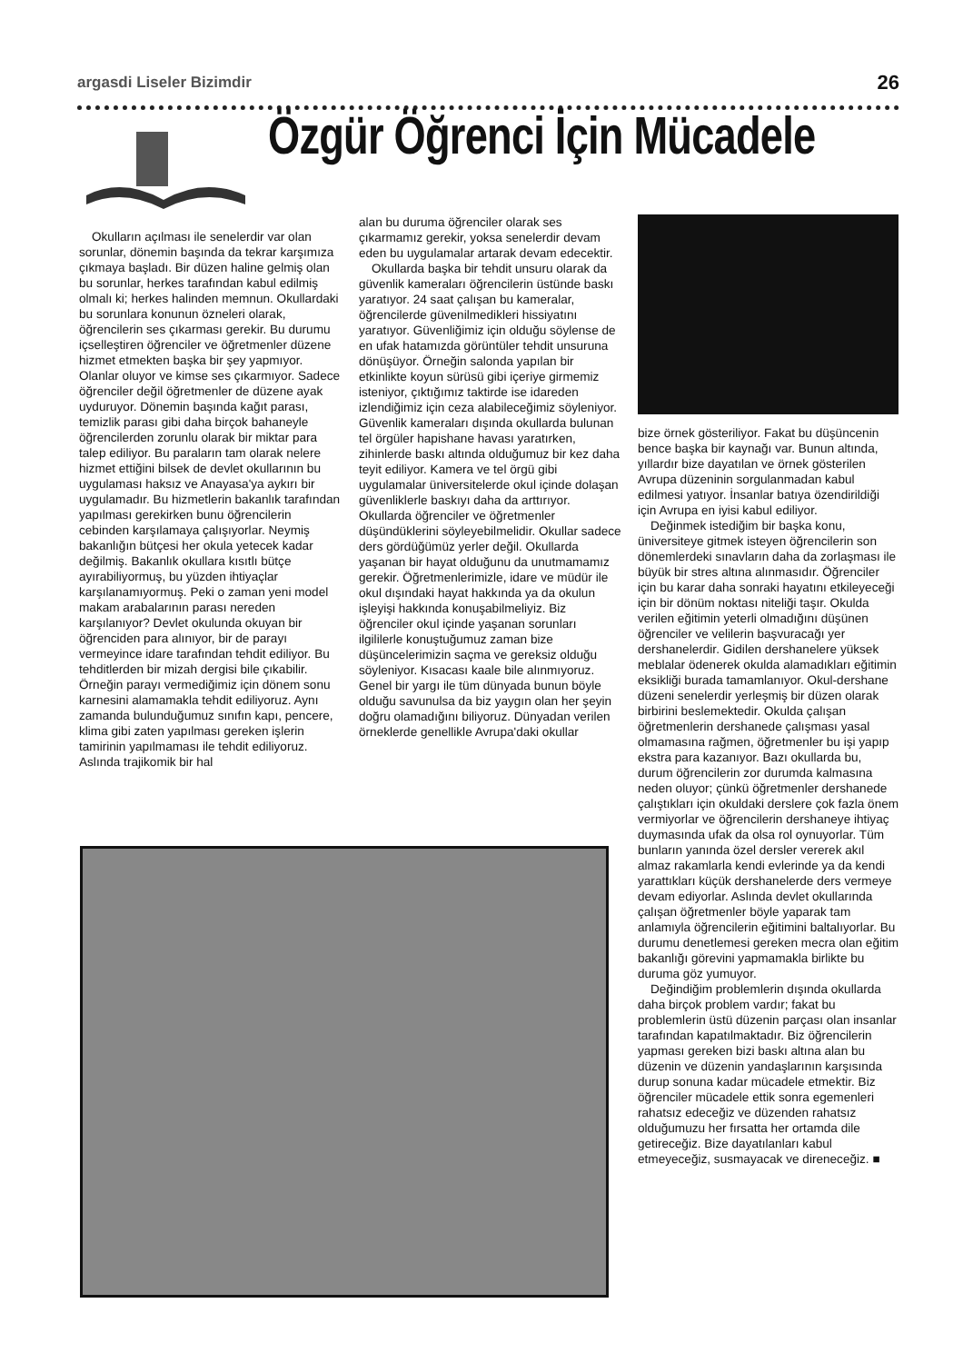argasdi Liseler Bizimdir 26
Özgür Öğrenci İçin Mücadele
Okulların açılması ile senelerdir var olan sorunlar, dönemin başında da tekrar karşımıza çıkmaya başladı. Bir düzen haline gelmiş olan bu sorunlar, herkes tarafından kabul edilmiş olmalı ki; herkes halinden memnun. Okullardaki bu sorunlara konunun özneleri olarak, öğrencilerin ses çıkarması gerekir. Bu durumu içselleştiren öğrenciler ve öğretmenler düzene hizmet etmekten başka bir şey yapmıyor. Olanlar oluyor ve kimse ses çıkarmıyor. Sadece öğrenciler değil öğretmenler de düzene ayak uyduruyor. Dönemin başında kağıt parası, temizlik parası gibi daha birçok bahaneyle öğrencilerden zorunlu olarak bir miktar para talep ediliyor. Bu paraların tam olarak nelere hizmet ettiğini bilsek de devlet okullarının bu uygulaması haksız ve Anayasa'ya aykırı bir uygulamadır. Bu hizmetlerin bakanlık tarafından yapılması gerekirken bunu öğrencilerin cebinden karşılamaya çalışıyorlar. Neymiş bakanlığın bütçesi her okula yetecek kadar değilmiş. Bakanlık okullara kısıtlı bütçe ayırabiliyormuş, bu yüzden ihtiyaçlar karşılanamıyormuş. Peki o zaman yeni model makam arabalarının parası nereden karşılanıyor? Devlet okulunda okuyan bir öğrenciden para alınıyor, bir de parayı vermeyince idare tarafından tehdit ediliyor. Bu tehditlerden bir mizah dergisi bile çıkabilir. Örneğin parayı vermediğimiz için dönem sonu karnesini alamamakla tehdit ediliyoruz. Aynı zamanda bulunduğumuz sınıfın kapı, pencere, klima gibi zaten yapılması gereken işlerin tamirinin yapılmaması ile tehdit ediliyoruz. Aslında trajikomik bir hal
alan bu duruma öğrenciler olarak ses çıkarmamız gerekir, yoksa senelerdir devam eden bu uygulamalar artarak devam edecektir.
Okullarda başka bir tehdit unsuru olarak da güvenlik kameraları öğrencilerin üstünde baskı yaratıyor. 24 saat çalışan bu kameralar, öğrencilerde güvenilmedikleri hissiyatını yaratıyor. Güvenliğimiz için olduğu söylense de en ufak hatamızda görüntüler tehdit unsuruna dönüşüyor. Örneğin salonda yapılan bir etkinlikte koyun sürüsü gibi içeriye girmemiz isteniyor, çıktığımız taktirde ise idareden izlendiğimiz için ceza alabileceğimiz söyleniyor. Güvenlik kameraları dışında okullarda bulunan tel örgüler hapishane havası yaratırken, zihinlerde baskı altında olduğumuz bir kez daha teyit ediliyor. Kamera ve tel örgü gibi uygulamalar üniversitelerde okul içinde dolaşan güvenliklerle baskıyı daha da arttırıyor. Okullarda öğrenciler ve öğretmenler düşündüklerini söyleyebilmelidir. Okullar sadece ders gördüğümüz yerler değil. Okullarda yaşanan bir hayat olduğunu da unutmamamız gerekir. Öğretmenlerimizle, idare ve müdür ile okul dışındaki hayat hakkında ya da okulun işleyişi hakkında konuşabilmeliyiz. Biz öğrenciler okul içinde yaşanan sorunları ilgililerle konuştuğumuz zaman bize düşüncelerimizin saçma ve gereksiz olduğu söyleniyor. Kısacası kaale bile alınmıyoruz. Genel bir yargı ile tüm dünyada bunun böyle olduğu savunulsa da biz yaygın olan her şeyin doğru olamadığını biliyoruz. Dünyadan verilen örneklerde genellikle Avrupa'daki okullar
bize örnek gösteriliyor. Fakat bu düşüncenin bence başka bir kaynağı var. Bunun altında, yıllardır bize dayatılan ve örnek gösterilen Avrupa düzeninin sorgulanmadan kabul edilmesi yatıyor. İnsanlar batıya özendirildiği için Avrupa en iyisi kabul ediliyor.
Değinmek istediğim bir başka konu, üniversiteye gitmek isteyen öğrencilerin son dönemlerdeki sınavların daha da zorlaşması ile büyük bir stres altına alınmasıdır. Öğrenciler için bu karar daha sonraki hayatını etkileyeceği için bir dönüm noktası niteliği taşır. Okulda verilen eğitimin yeterli olmadığını düşünen öğrenciler ve velilerin başvuracağı yer dershanelerdir. Gidilen dershanelere yüksek meblalar ödenerek okulda alamadıkları eğitimin eksikliği burada tamamlanıyor. Okul-dershane düzeni senelerdir yerleşmiş bir düzen olarak birbirini beslemektedir. Okulda çalışan öğretmenlerin dershanede çalışması yasal olmamasına rağmen, öğretmenler bu işi yapıp ekstra para kazanıyor. Bazı okullarda bu, durum öğrencilerin zor durumda kalmasına neden oluyor; çünkü öğretmenler dershanede çalıştıkları için okuldaki derslere çok fazla önem vermiyorlar ve öğrencilerin dershaneye ihtiyaç duymasında ufak da olsa rol oynuyorlar. Tüm bunların yanında özel dersler vererek akıl almaz rakamlarla kendi evlerinde ya da kendi yarattıkları küçük dershanelerde ders vermeye devam ediyorlar. Aslında devlet okullarında çalışan öğretmenler böyle yaparak tam anlamıyla öğrencilerin eğitimini baltalıyorlar. Bu durumu denetlemesi gereken mecra olan eğitim bakanlığı görevini yapmamakla birlikte bu duruma göz yumuyor.
Değindiğim problemlerin dışında okullarda daha birçok problem vardır; fakat bu problemlerin üstü düzenin parçası olan insanlar tarafından kapatılmaktadır. Biz öğrencilerin yapması gereken bizi baskı altına alan bu düzenin ve düzenin yandaşlarının karşısında durup sonuna kadar mücadele etmektir. Biz öğrenciler mücadele ettik sonra egemenleri rahatsız edeceğiz ve düzenden rahatsız olduğumuzu her fırsatta her ortamda dile getireceğiz. Bize dayatılanları kabul etmeyeceğiz, susmayacak ve direneceğiz. ■